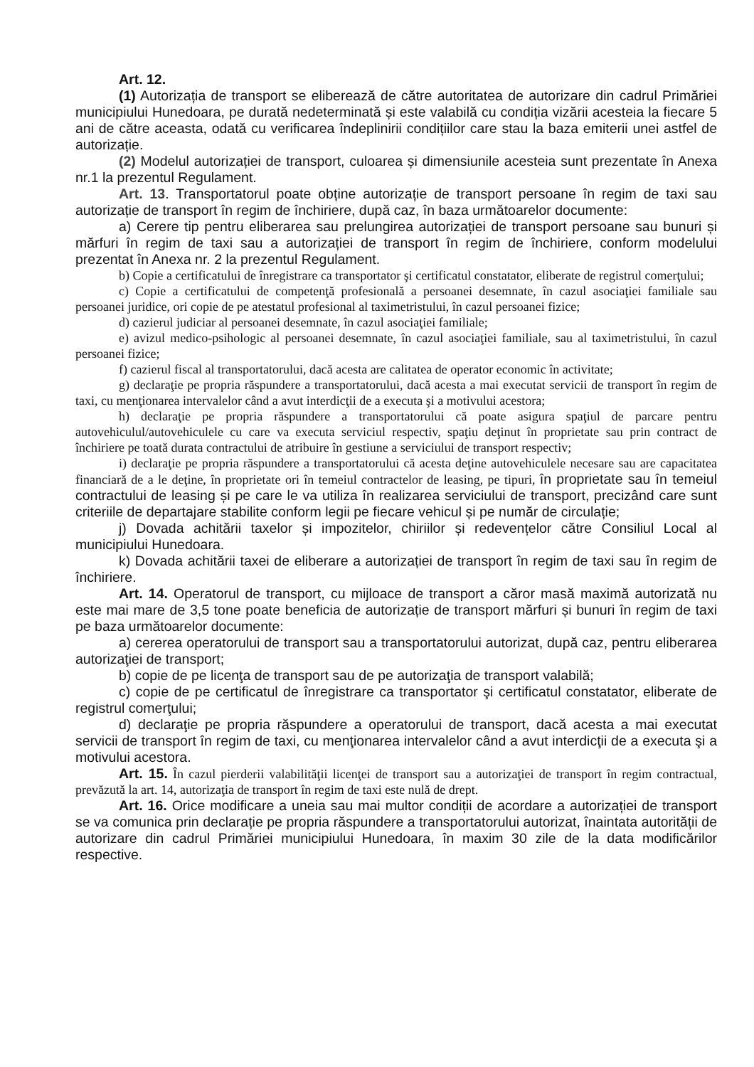Art. 12.
(1) Autorizația de transport se eliberează de către autoritatea de autorizare din cadrul Primăriei municipiului Hunedoara, pe durată nedeterminată și este valabilă cu condiția vizării acesteia la fiecare 5 ani de către aceasta, odată cu verificarea îndeplinirii condițiilor care stau la baza emiterii unei astfel de autorizație.
(2) Modelul autorizației de transport, culoarea și dimensiunile acesteia sunt prezentate în Anexa nr.1 la prezentul Regulament.
Art. 13. Transportatorul poate obține autorizație de transport persoane în regim de taxi sau autorizație de transport în regim de închiriere, după caz, în baza următoarelor documente:
a) Cerere tip pentru eliberarea sau prelungirea autorizației de transport persoane sau bunuri și mărfuri în regim de taxi sau a autorizației de transport în regim de închiriere, conform modelului prezentat în Anexa nr. 2 la prezentul Regulament.
b) Copie a certificatului de înregistrare ca transportator şi certificatul constatator, eliberate de registrul comerţului;
c) Copie a certificatului de competenţă profesională a persoanei desemnate, în cazul asociaţiei familiale sau persoanei juridice, ori copie de pe atestatul profesional al taximetristului, în cazul persoanei fizice;
d) cazierul judiciar al persoanei desemnate, în cazul asociaţiei familiale;
e) avizul medico-psihologic al persoanei desemnate, în cazul asociaţiei familiale, sau al taximetristului, în cazul persoanei fizice;
f) cazierul fiscal al transportatorului, dacă acesta are calitatea de operator economic în activitate;
g) declaraţie pe propria răspundere a transportatorului, dacă acesta a mai executat servicii de transport în regim de taxi, cu menţionarea intervalelor când a avut interdicţii de a executa şi a motivului acestora;
h) declaraţie pe propria răspundere a transportatorului că poate asigura spaţiul de parcare pentru autovehiculul/autovehiculele cu care va executa serviciul respectiv, spaţiu deţinut în proprietate sau prin contract de închiriere pe toată durata contractului de atribuire în gestiune a serviciului de transport respectiv;
i) declaraţie pe propria răspundere a transportatorului că acesta deţine autovehiculele necesare sau are capacitatea financiară de a le deţine, în proprietate ori în temeiul contractelor de leasing, pe tipuri, în proprietate sau în temeiul contractului de leasing și pe care le va utiliza în realizarea serviciului de transport, precizând care sunt criteriile de departajare stabilite conform legii pe fiecare vehicul și pe număr de circulație;
j) Dovada achitării taxelor și impozitelor, chiriilor și redevențelor către Consiliul Local al municipiului Hunedoara.
k) Dovada achitării taxei de eliberare a autorizației de transport în regim de taxi sau în regim de închiriere.
Art. 14. Operatorul de transport, cu mijloace de transport a căror masă maximă autorizată nu este mai mare de 3,5 tone poate beneficia de autorizație de transport mărfuri și bunuri în regim de taxi pe baza următoarelor documente:
a) cererea operatorului de transport sau a transportatorului autorizat, după caz, pentru eliberarea autorizaţiei de transport;
b) copie de pe licenţa de transport sau de pe autorizaţia de transport valabilă;
c) copie de pe certificatul de înregistrare ca transportator şi certificatul constatator, eliberate de registrul comerţului;
d) declaraţie pe propria răspundere a operatorului de transport, dacă acesta a mai executat servicii de transport în regim de taxi, cu menţionarea intervalelor când a avut interdicţii de a executa şi a motivului acestora.
Art. 15. În cazul pierderii valabilităţii licenţei de transport sau a autorizaţiei de transport în regim contractual, prevăzută la art. 14, autorizaţia de transport în regim de taxi este nulă de drept.
Art. 16. Orice modificare a uneia sau mai multor condiții de acordare a autorizației de transport se va comunica prin declarație pe propria răspundere a transportatorului autorizat, înaintata autorității de autorizare din cadrul Primăriei municipiului Hunedoara, în maxim 30 zile de la data modificărilor respective.